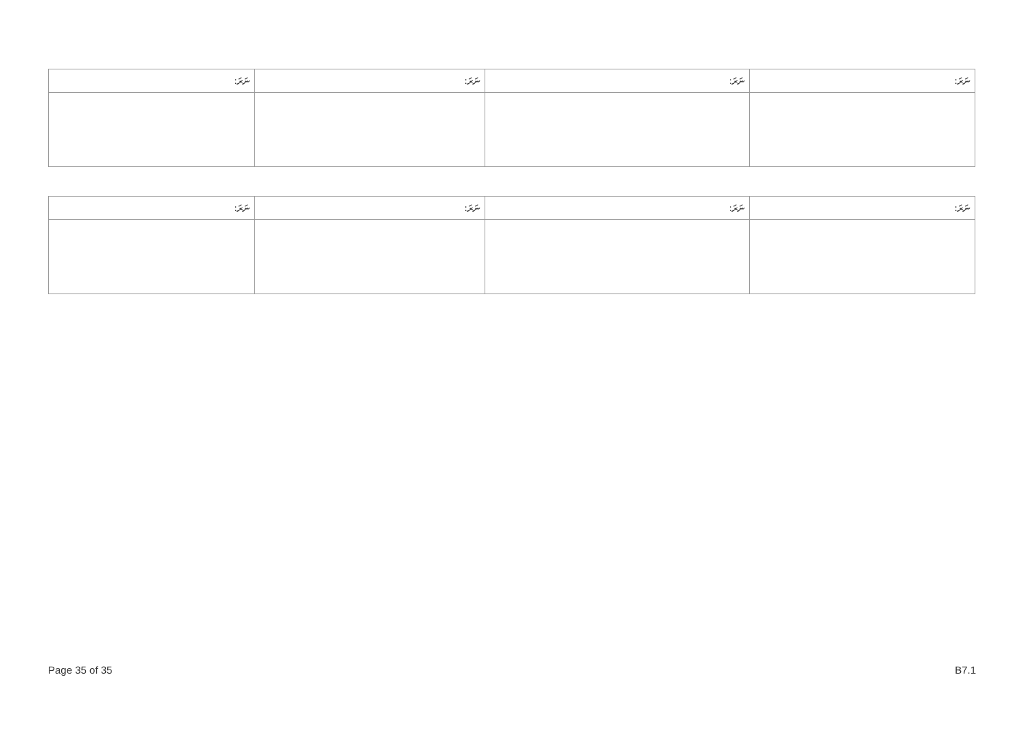| ނަރަ: | ނަރަ: | ނަރަ: | ނަރަ: |
| --- | --- | --- | --- |
| ނަރަ: | ނަރަ: | ނަރަ: | ނަރަ: |
| --- | --- | --- | --- |
Page 35 of 35 B7.1